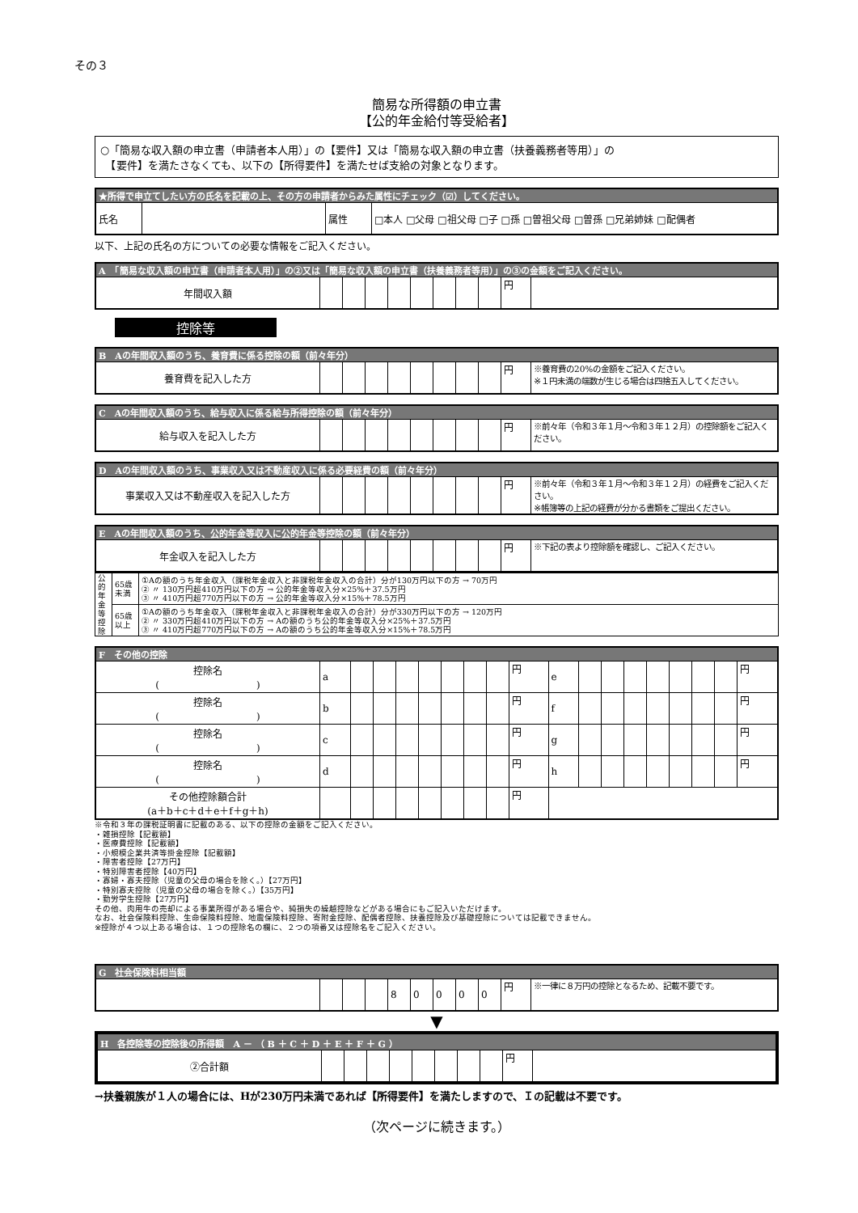その３
簡易な所得額の申立書
【公的年金給付等受給者】
○「簡易な収入額の申立書（申請者本人用）」の【要件】又は「簡易な収入額の申立書（扶養義務者等用）」の
　【要件】を満たさなくても、以下の【所得要件】を満たせば支給の対象となります。
| ★所得で申立てしたい方の氏名を記載の上、その方の申請者からみた属性にチェック（☑）してください。 | | | |
| 氏名 | | 属性 | □本人 □父母 □祖父母 □子 □孫 □曽祖父母 □曽孫 □兄弟姉妹 □配偶者 |
以下、上記の氏名の方についての必要な情報をご記入ください。
| A 「簡易な収入額の申立書（申請者本人用）」の②又は「簡易な収入額の申立書（扶養義務者等用）」の③の金額をご記入ください。 | | | | | | | | | | |
| 年間収入額 | | | | | | | | | 円 | |
控除等
| B Aの年間収入額のうち、養育費に係る控除の額（前々年分） | | | | | | | | | | |
| 養育費を記入した方 | | | | | | | | | 円 | ※養育費の20%の金額をご記入ください。 ※１円未満の端数が生じる場合は四捨五入してください。 |
| C Aの年間収入額のうち、給与収入に係る給与所得控除の額（前々年分） | | | | | | | | | | |
| 給与収入を記入した方 | | | | | | | | | 円 | ※前々年（令和３年１月～令和３年１２月）の控除額をご記入ください。 |
| D Aの年間収入額のうち、事業収入又は不動産収入に係る必要経費の額（前々年分） | | | | | | | | | | |
| 事業収入又は不動産収入を記入した方 | | | | | | | | | 円 | ※前々年（令和３年１月～令和３年１２月）の経費をご記入ください。 ※帳簿等の上記の経費が分かる書類をご提出ください。 |
| E Aの年間収入額のうち、公的年金等収入に公的年金等控除の額（前々年分） | | | | | | | | | | |
| 年金収入を記入した方 | | | | | | | | | 円 | ※下記の表より控除額を確認し、ご記入ください。 |
| 公的年金等控除 | 65歳未満 | ①Aの額のうち年金収入（課税年金収入と非課税年金収入の合計）分が130万円以下の方 → 70万円 ② 〃 130万円超410万円以下の方 → 公的年金等収入分×25%＋37.5万円 ③ 〃 410万円超770万円以下の方 → 公的年金等収入分×15%＋78.5万円 |
| | 65歳以上 | ①Aの額のうち年金収入（課税年金収入と非課税年金収入の合計）分が330万円以下の方 → 120万円 ② 〃 330万円超410万円以下の方 → Aの額のうち公的年金等収入分×25%＋37.5万円 ③ 〃 410万円超770万円以下の方 → Aの額のうち公的年金等収入分×15%＋78.5万円 |
| F その他の控除 | | | | | | | | | | | | | | | | | | |
| 控除名 ( ) | a | | | | | | | | 円 | e | | | | | | | | 円 |
| 控除名 ( ) | b | | | | | | | | 円 | f | | | | | | | | 円 |
| 控除名 ( ) | c | | | | | | | | 円 | g | | | | | | | | 円 |
| 控除名 ( ) | d | | | | | | | | 円 | h | | | | | | | | 円 |
| その他控除額合計 (a＋b＋c＋d＋e＋f＋g＋h) | | | | | | | | | 円 | | | | | | | | | |
※令和３年の課税証明書に記載のある、以下の控除の金額をご記入ください。
・雑損控除【記載額】
・医療費控除【記載額】
・小規模企業共済等掛金控除【記載額】
・障害者控除【27万円】
・特別障害者控除【40万円】
・寡婦・寡夫控除（児童の父母の場合を除く。）【27万円】
・特別寡夫控除（児童の父母の場合を除く。）【35万円】
・勤労学生控除【27万円】
その他、肉用牛の売却による事業所得がある場合や、純損失の繰越控除などがある場合にもご記入いただけます。
なお、社会保険料控除、生命保険料控除、地震保険料控除、寄附金控除、配偶者控除、扶養控除及び基礎控除については記載できません。
※控除が４つ以上ある場合は、１つの控除名の欄に、２つの項番又は控除名をご記入ください。
| G 社会保険料相当額 | | | | | | | | | | |
| | | | | 8 | 0 | 0 | 0 | 0 | 円 | ※一律に８万円の控除となるため、記載不要です。 |
▼
| H 各控除等の控除後の所得額 A － （ B ＋ C ＋ D ＋ E ＋ F ＋ G ） | | | | | | | | | | |
| ②合計額 | | | | | | | | | 円 | |
→扶養親族が１人の場合には、Hが230万円未満であれば【所得要件】を満たしますので、Ｉの記載は不要です。
（次ページに続きます。）